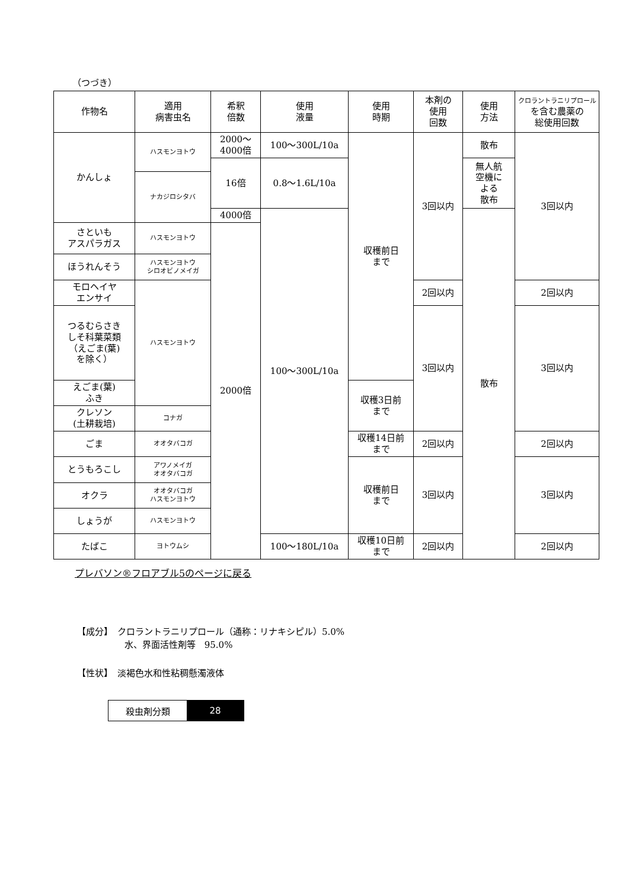（つづき）
| 作物名 | 適用 病害虫名 | 希釈 倍数 | 使用 液量 | 使用 時期 | 本剤の 使用 回数 | 使用 方法 | クロラントラニリプロール を含む農薬の 総使用回数 |
| --- | --- | --- | --- | --- | --- | --- | --- |
| かんしょ | ハスモンヨトウ | 2000～ 4000倍 | 100～300L/10a | 収穫前日 まで | 3回以内 | 散布 | 3回以内 |
| | | 16倍 | 0.8～1.6L/10a | | | 無人航 空機に よる 散布 | |
| | ナカジロシタバ | | | | | | |
| | | 4000倍 | 100～300L/10a | | | 散布 | |
| さといも アスパラガス | ハスモンヨトウ | 2000倍 | | | | | |
| ほうれんそう | ハスモンヨトウ シロオビノメイガ | | | | | | |
| モロヘイヤ エンサイ | ハスモンヨトウ | | | | 2回以内 | | 2回以内 |
| つるむらさき しそ科葉菜類 （えごま(葉) を除く） | | | | | 3回以内 | | 3回以内 |
| えごま(葉) ふき | | | | 収穫3日前 まで | | | |
| クレソン (土耕栽培) | コナガ | | | | | | |
| ごま | オオタバコガ | | | 収穫14日前 まで | 2回以内 | | 2回以内 |
| とうもろこし | アワノメイガ オオタバコガ | | | 収穫前日 まで | 3回以内 | | 3回以内 |
| オクラ | オオタバコガ ハスモンヨトウ | | | | | | |
| しょうが | ハスモンヨトウ | | | | | | |
| たばこ | ヨトウムシ | | 100～180L/10a | 収穫10日前 まで | 2回以内 | | 2回以内 |
プレバソン®フロアブル5のページに戻る
【成分】　クロラントラニリプロール（通称：リナキシピル）5.0%
　　　　　 水、界面活性剤等　95.0%
【性状】　淡褐色水和性粘稠懸濁液体
殺虫剤分類 28